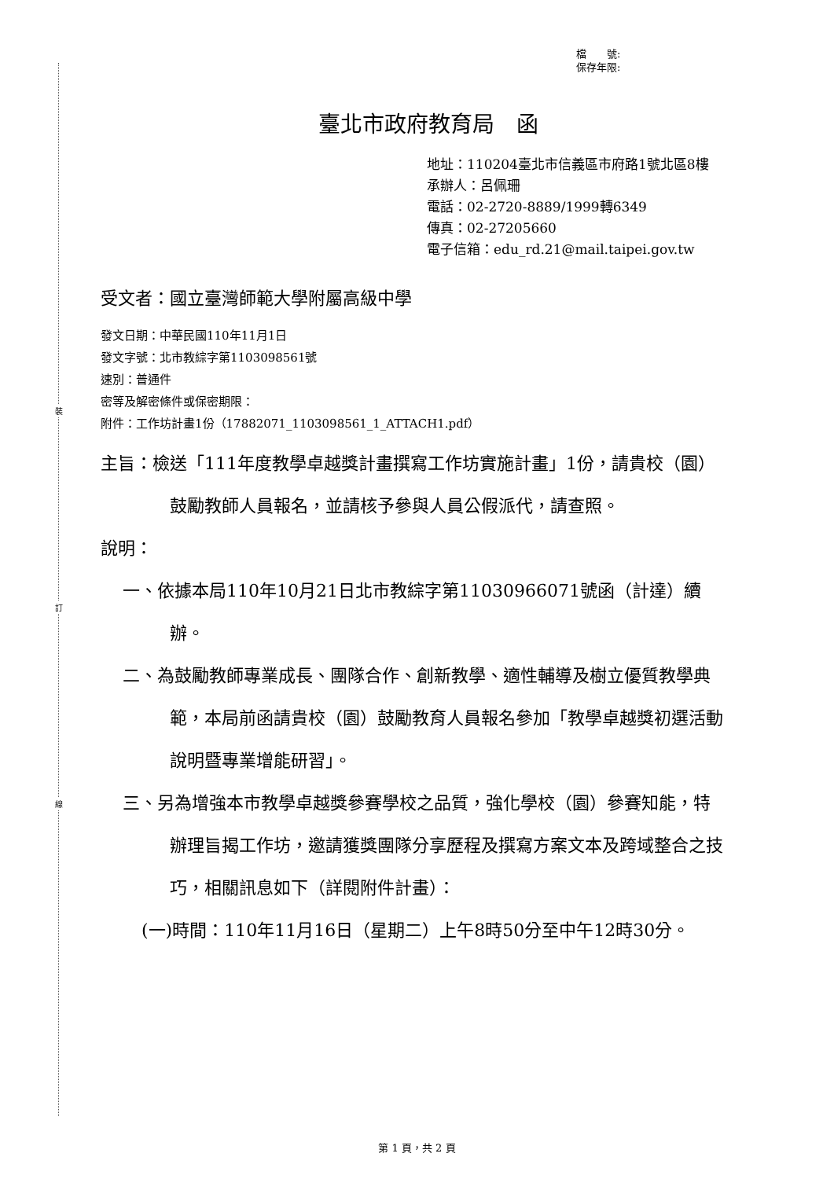裝
訂
線
檔　　號:
保存年限:
臺北市政府教育局　函
地址：110204臺北市信義區市府路1號北區8樓
承辦人：呂佩珊
電話：02-2720-8889/1999轉6349
傳真：02-27205660
電子信箱：edu_rd.21@mail.taipei.gov.tw
受文者：國立臺灣師範大學附屬高級中學
發文日期：中華民國110年11月1日
發文字號：北市教綜字第1103098561號
速別：普通件
密等及解密條件或保密期限：
附件：工作坊計畫1份（17882071_1103098561_1_ATTACH1.pdf）
主旨：檢送「111年度教學卓越獎計畫撰寫工作坊實施計畫」1份，請貴校（園）鼓勵教師人員報名，並請核予參與人員公假派代，請查照。
說明：
一、依據本局110年10月21日北市教綜字第11030966071號函（計達）續辦。
二、為鼓勵教師專業成長、團隊合作、創新教學、適性輔導及樹立優質教學典範，本局前函請貴校（園）鼓勵教育人員報名參加「教學卓越獎初選活動說明暨專業增能研習」。
三、另為增強本市教學卓越獎參賽學校之品質，強化學校（園）參賽知能，特辦理旨揭工作坊，邀請獲獎團隊分享歷程及撰寫方案文本及跨域整合之技巧，相關訊息如下（詳閱附件計畫）：
(一)時間：110年11月16日（星期二）上午8時50分至中午12時30分。
第 1 頁，共 2 頁